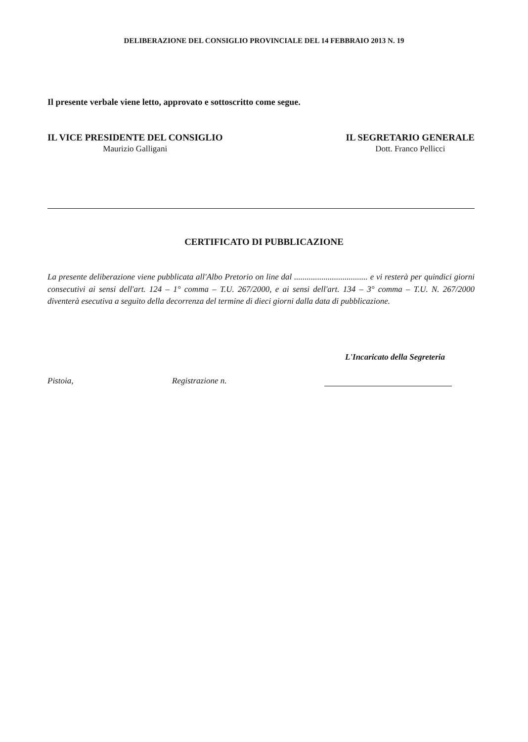DELIBERAZIONE DEL CONSIGLIO PROVINCIALE DEL 14 FEBBRAIO 2013 N. 19
Il presente verbale viene letto, approvato e sottoscritto come segue.
IL VICE PRESIDENTE DEL CONSIGLIO
Maurizio Galligani
IL SEGRETARIO GENERALE
Dott. Franco Pellicci
CERTIFICATO DI PUBBLICAZIONE
La presente deliberazione viene pubblicata all'Albo Pretorio on line dal ................................... e vi resterà per quindici giorni consecutivi ai sensi dell'art. 124 – 1° comma – T.U. 267/2000, e ai sensi dell'art. 134 – 3° comma – T.U. N. 267/2000 diventerà esecutiva a seguito della decorrenza del termine di dieci giorni dalla data di pubblicazione.
L'Incaricato della Segreteria
Pistoia, Registrazione n.